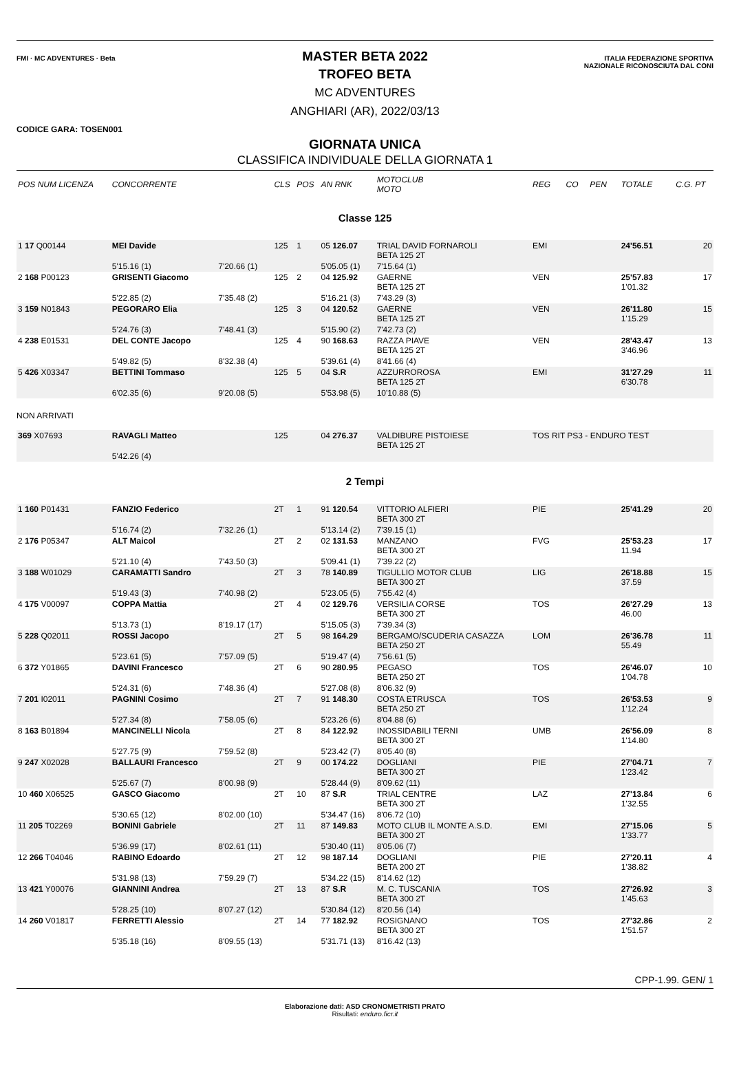FMI · MC ADVENTURES · Beta
ITALIA FEDERAZIONE SPORTIVA NAZIONALE RICONOSCIUTA DAL CONI
MASTER BETA 2022
TROFEO BETA
MC ADVENTURES
ANGHIARI (AR), 2022/03/13
CODICE GARA: TOSEN001
GIORNATA UNICA
CLASSIFICA INDIVIDUALE DELLA GIORNATA 1
| POS NUM LICENZA | CONCORRENTE | | CLS | POS | AN RNK | MOTOCLUB MOTO | REG | CO | PEN | TOTALE | C.G. PT |
| --- | --- | --- | --- | --- | --- | --- | --- | --- | --- | --- | --- |
| Classe 125 | | | | | | | | | | | |
| 1 17 Q00144 | MEI Davide | | 125 | 1 | 05 126.07 | TRIAL DAVID FORNAROLI BETA 125 2T | EMI | | | 24'56.51 | 20 |
| | 5'15.16 (1) | 7'20.66 (1) | | | 5'05.05 (1) | 7'15.64 (1) | | | | | |
| 2 168 P00123 | GRISENTI Giacomo | | 125 | 2 | 04 125.92 | GAERNE BETA 125 2T | VEN | | | 25'57.83 1'01.32 | 17 |
| | 5'22.85 (2) | 7'35.48 (2) | | | 5'16.21 (3) | 7'43.29 (3) | | | | | |
| 3 159 N01843 | PEGORARO Elia | | 125 | 3 | 04 120.52 | GAERNE BETA 125 2T | VEN | | | 26'11.80 1'15.29 | 15 |
| | 5'24.76 (3) | 7'48.41 (3) | | | 5'15.90 (2) | 7'42.73 (2) | | | | | |
| 4 238 E01531 | DEL CONTE Jacopo | | 125 | 4 | 90 168.63 | RAZZA PIAVE BETA 125 2T | VEN | | | 28'43.47 3'46.96 | 13 |
| | 5'49.82 (5) | 8'32.38 (4) | | | 5'39.61 (4) | 8'41.66 (4) | | | | | |
| 5 426 X03347 | BETTINI Tommaso | | 125 | 5 | 04 S.R | AZZURROROSA BETA 125 2T | EMI | | | 31'27.29 6'30.78 | 11 |
| | 6'02.35 (6) | 9'20.08 (5) | | | 5'53.98 (5) | 10'10.88 (5) | | | | | |
| NON ARRIVATI | | | | | | | | | | | |
| 369 X07693 | RAVAGLI Matteo | | 125 | | 04 276.37 | VALDIBURE PISTOIESE BETA 125 2T | TOS RIT PS3 - ENDURO TEST | | | | |
| | 5'42.26 (4) | | | | | | | | | | |
| 2 Tempi | | | | | | | | | | | |
| 1 160 P01431 | FANZIO Federico | | 2T | 1 | 91 120.54 | VITTORIO ALFIERI BETA 300 2T | PIE | | | 25'41.29 | 20 |
| | 5'16.74 (2) | 7'32.26 (1) | | | 5'13.14 (2) | 7'39.15 (1) | | | | | |
| 2 176 P05347 | ALT Maicol | | 2T | 2 | 02 131.53 | MANZANO BETA 300 2T | FVG | | | 25'53.23 11.94 | 17 |
| | 5'21.10 (4) | 7'43.50 (3) | | | 5'09.41 (1) | 7'39.22 (2) | | | | | |
| 3 188 W01029 | CARAMATTI Sandro | | 2T | 3 | 78 140.89 | TIGULLIO MOTOR CLUB BETA 300 2T | LIG | | | 26'18.88 37.59 | 15 |
| | 5'19.43 (3) | 7'40.98 (2) | | | 5'23.05 (5) | 7'55.42 (4) | | | | | |
| 4 175 V00097 | COPPA Mattia | | 2T | 4 | 02 129.76 | VERSILIA CORSE BETA 300 2T | TOS | | | 26'27.29 46.00 | 13 |
| | 5'13.73 (1) | 8'19.17 (17) | | | 5'15.05 (3) | 7'39.34 (3) | | | | | |
| 5 228 Q02011 | ROSSI Jacopo | | 2T | 5 | 98 164.29 | BERGAMO/SCUDERIA CASAZZA BETA 250 2T | LOM | | | 26'36.78 55.49 | 11 |
| | 5'23.61 (5) | 7'57.09 (5) | | | 5'19.47 (4) | 7'56.61 (5) | | | | | |
| 6 372 Y01865 | DAVINI Francesco | | 2T | 6 | 90 280.95 | PEGASO BETA 250 2T | TOS | | | 26'46.07 1'04.78 | 10 |
| | 5'24.31 (6) | 7'48.36 (4) | | | 5'27.08 (8) | 8'06.32 (9) | | | | | |
| 7 201 I02011 | PAGNINI Cosimo | | 2T | 7 | 91 148.30 | COSTA ETRUSCA BETA 250 2T | TOS | | | 26'53.53 1'12.24 | 9 |
| | 5'27.34 (8) | 7'58.05 (6) | | | 5'23.26 (6) | 8'04.88 (6) | | | | | |
| 8 163 B01894 | MANCINELLI Nicola | | 2T | 8 | 84 122.92 | INOSSIDABILI TERNI BETA 300 2T | UMB | | | 26'56.09 1'14.80 | 8 |
| | 5'27.75 (9) | 7'59.52 (8) | | | 5'23.42 (7) | 8'05.40 (8) | | | | | |
| 9 247 X02028 | BALLAURI Francesco | | 2T | 9 | 00 174.22 | DOGLIANI BETA 300 2T | PIE | | | 27'04.71 1'23.42 | 7 |
| | 5'25.67 (7) | 8'00.98 (9) | | | 5'28.44 (9) | 8'09.62 (11) | | | | | |
| 10 460 X06525 | GASCO Giacomo | | 2T | 10 | 87 S.R | TRIAL CENTRE BETA 300 2T | LAZ | | | 27'13.84 1'32.55 | 6 |
| | 5'30.65 (12) | 8'02.00 (10) | | | 5'34.47 (16) | 8'06.72 (10) | | | | | |
| 11 205 T02269 | BONINI Gabriele | | 2T | 11 | 87 149.83 | MOTO CLUB IL MONTE A.S.D. BETA 300 2T | EMI | | | 27'15.06 1'33.77 | 5 |
| | 5'36.99 (17) | 8'02.61 (11) | | | 5'30.40 (11) | 8'05.06 (7) | | | | | |
| 12 266 T04046 | RABINO Edoardo | | 2T | 12 | 98 187.14 | DOGLIANI BETA 200 2T | PIE | | | 27'20.11 1'38.82 | 4 |
| | 5'31.98 (13) | 7'59.29 (7) | | | 5'34.22 (15) | 8'14.62 (12) | | | | | |
| 13 421 Y00076 | GIANNINI Andrea | | 2T | 13 | 87 S.R | M. C. TUSCANIA BETA 300 2T | TOS | | | 27'26.92 1'45.63 | 3 |
| | 5'28.25 (10) | 8'07.27 (12) | | | 5'30.84 (12) | 8'20.56 (14) | | | | | |
| 14 260 V01817 | FERRETTI Alessio | | 2T | 14 | 77 182.92 | ROSIGNANO BETA 300 2T | TOS | | | 27'32.86 1'51.57 | 2 |
| | 5'35.18 (16) | 8'09.55 (13) | | | 5'31.71 (13) | 8'16.42 (13) | | | | | |
CPP-1.99. GEN/ 1
Elaborazione dati: ASD CRONOMETRISTI PRATO
Risultati: enduro.ficr.it